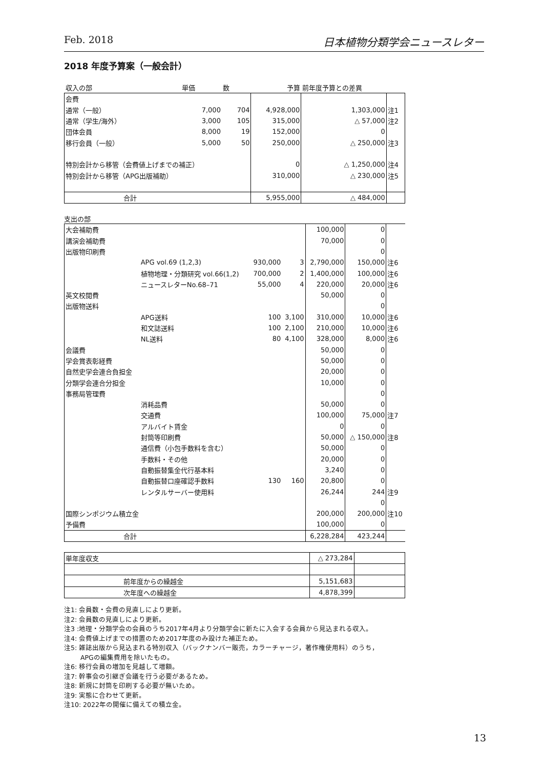Feb. 2018 日本植物分類学会ニュースレター
2018 年度予算案（一般会計）
| 収入の部 | | 単価 | 数 | 予算 | 前年度予算との差異 | |
| 会費 | | | | | | |
| 通常（一般） | | 7,000 | 704 | 4,928,000 | 1,303,000 | 注1 |
| 通常（学生/海外） | | 3,000 | 105 | 315,000 | △ 57,000 | 注2 |
| 団体会員 | | 8,000 | 19 | 152,000 | 0 | |
| 移行会員（一般） | | 5,000 | 50 | 250,000 | △ 250,000 | 注3 |
| 特別会計から移管（会費値上げまでの補正） | | | | 0 | △ 1,250,000 | 注4 |
| 特別会計から移管（APG出版補助） | | | | 310,000 | △ 230,000 | 注5 |
| 合計 | | | | 5,955,000 | △ 484,000 | |
支出の部
| 大会補助費 | | | | 100,000 | 0 | |
| 講演会補助費 | | | | 70,000 | 0 | |
| 出版物印刷費 | | | | | 0 | |
| | APG vol.69 (1,2,3) | 930,000 | 3 | 2,790,000 | 150,000 | 注6 |
| | 植物地理・分類研究 vol.66(1,2) | 700,000 | 2 | 1,400,000 | 100,000 | 注6 |
| | ニュースレターNo.68–71 | 55,000 | 4 | 220,000 | 20,000 | 注6 |
| 英文校閲費 | | | | 50,000 | 0 | |
| 出版物送料 | | | | | 0 | |
| | APG送料 | 100 | 3,100 | 310,000 | 10,000 | 注6 |
| | 和文誌送料 | 100 | 2,100 | 210,000 | 10,000 | 注6 |
| | NL送料 | 80 | 4,100 | 328,000 | 8,000 | 注6 |
| 会議費 | | | | 50,000 | 0 | |
| 学会賞表彰経費 | | | | 50,000 | 0 | |
| 自然史学会連合負担金 | | | | 20,000 | 0 | |
| 分類学会連合分担金 | | | | 10,000 | 0 | |
| 事務局管理費 | | | | | 0 | |
| | 消耗品費 | | | 50,000 | 0 | |
| | 交通費 | | | 100,000 | 75,000 | 注7 |
| | アルバイト賃金 | | | 0 | 0 | |
| | 封筒等印刷費 | | | 50,000 | △ 150,000 | 注8 |
| | 通信費（小包手数料を含む） | | | 50,000 | 0 | |
| | 手数料・その他 | | | 20,000 | 0 | |
| | 自動振替集金代行基本料 | | | 3,240 | 0 | |
| | 自動振替口座確認手数料 | 130 | 160 | 20,800 | 0 | |
| | レンタルサーバー使用料 | | | 26,244 | 244 | 注9 |
| | | | | | 0 | |
| 国際シンポジウム積立金 | | | | 200,000 | 200,000 | 注10 |
| 予備費 | | | | 100,000 | 0 | |
| 合計 | | | | 6,228,284 | 423,244 | |
| 単年度収支 | △ 273,284 | |
| 前年度からの繰越金 | 5,151,683 | |
| 次年度への繰越金 | 4,878,399 | |
注1: 会員数・会費の見直しにより更新。
注2: 会員数の見直しにより更新。
注3 :地理・分類学会の会員のうち2017年4月より分類学会に新たに入会する会員から見込まれる収入。
注4: 会費値上げまでの措置のため2017年度のみ設けた補正ため。
注5: 雑誌出版から見込まれる特別収入（バックナンバー販売，カラーチャージ，著作権使用料）のうち，
APGの編集費用を除いたもの。
注6: 移行会員の増加を見越して増額。
注7: 幹事会の引継ぎ会議を行う必要があるため。
注8: 新規に封筒を印刷する必要が無いため。
注9: 実態に合わせて更新。
注10: 2022年の開催に備えての積立金。
13